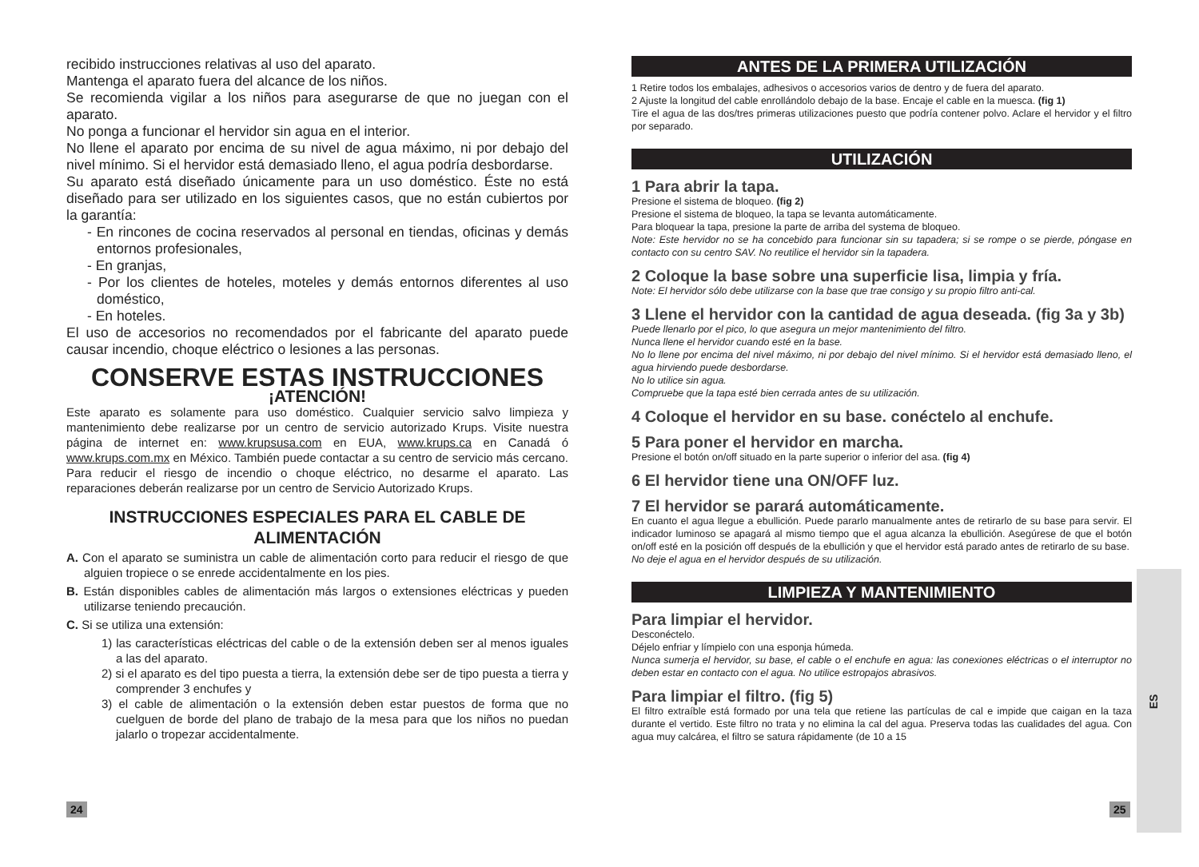ES
recibido instrucciones relativas al uso del aparato.
Mantenga el aparato fuera del alcance de los niños.
Se recomienda vigilar a los niños para asegurarse de que no juegan con el aparato.
No ponga a funcionar el hervidor sin agua en el interior.
No llene el aparato por encima de su nivel de agua máximo, ni por debajo del nivel mínimo. Si el hervidor está demasiado lleno, el agua podría desbordarse.
Su aparato está diseñado únicamente para un uso doméstico. Éste no está diseñado para ser utilizado en los siguientes casos, que no están cubiertos por la garantía:
- En rincones de cocina reservados al personal en tiendas, oficinas y demás entornos profesionales,
- En granjas,
- Por los clientes de hoteles, moteles y demás entornos diferentes al uso doméstico,
- En hoteles.
El uso de accesorios no recomendados por el fabricante del aparato puede causar incendio, choque eléctrico o lesiones a las personas.
CONSERVE ESTAS INSTRUCCIONES
¡ATENCIÓN!
Este aparato es solamente para uso doméstico. Cualquier servicio salvo limpieza y mantenimiento debe realizarse por un centro de servicio autorizado Krups. Visite nuestra página de internet en: www.krupsusa.com en EUA, www.krups.ca en Canadá ó www.krups.com.mx en México. También puede contactar a su centro de servicio más cercano. Para reducir el riesgo de incendio o choque eléctrico, no desarme el aparato. Las reparaciones deberán realizarse por un centro de Servicio Autorizado Krups.
INSTRUCCIONES ESPECIALES PARA EL CABLE DE ALIMENTACIÓN
A. Con el aparato se suministra un cable de alimentación corto para reducir el riesgo de que alguien tropiece o se enrede accidentalmente en los pies.
B. Están disponibles cables de alimentación más largos o extensiones eléctricas y pueden utilizarse teniendo precaución.
C. Si se utiliza una extensión:
1) las características eléctricas del cable o de la extensión deben ser al menos iguales a las del aparato.
2) si el aparato es del tipo puesta a tierra, la extensión debe ser de tipo puesta a tierra y comprender 3 enchufes y
3) el cable de alimentación o la extensión deben estar puestos de forma que no cuelguen de borde del plano de trabajo de la mesa para que los niños no puedan jalarlo o tropezar accidentalmente.
ANTES DE LA PRIMERA UTILIZACIÓN
1 Retire todos los embalajes, adhesivos o accesorios varios de dentro y de fuera del aparato.
2 Ajuste la longitud del cable enrollándolo debajo de la base. Encaje el cable en la muesca. (fig 1)
Tire el agua de las dos/tres primeras utilizaciones puesto que podría contener polvo. Aclare el hervidor y el filtro por separado.
UTILIZACIÓN
1 Para abrir la tapa.
Presione el sistema de bloqueo. (fig 2)
Presione el sistema de bloqueo, la tapa se levanta automáticamente.
Para bloquear la tapa, presione la parte de arriba del systema de bloqueo.
Note: Este hervidor no se ha concebido para funcionar sin su tapadera; si se rompe o se pierde, póngase en contacto con su centro SAV. No reutilice el hervidor sin la tapadera.
2 Coloque la base sobre una superficie lisa, limpia y fría.
Note: El hervidor sólo debe utilizarse con la base que trae consigo y su propio filtro anti-cal.
3 Llene el hervidor con la cantidad de agua deseada. (fig 3a y 3b)
Puede llenarlo por el pico, lo que asegura un mejor mantenimiento del filtro.
Nunca llene el hervidor cuando esté en la base.
No lo llene por encima del nivel máximo, ni por debajo del nivel mínimo. Si el hervidor está demasiado lleno, el agua hirviendo puede desbordarse.
No lo utilice sin agua.
Compruebe que la tapa esté bien cerrada antes de su utilización.
4 Coloque el hervidor en su base. conéctelo al enchufe.
5 Para poner el hervidor en marcha.
Presione el botón on/off situado en la parte superior o inferior del asa. (fig 4)
6 El hervidor tiene una ON/OFF luz.
7 El hervidor se parará automáticamente.
En cuanto el agua llegue a ebullición. Puede pararlo manualmente antes de retirarlo de su base para servir. El indicador luminoso se apagará al mismo tiempo que el agua alcanza la ebullición. Asegúrese de que el botón on/off esté en la posición off después de la ebullición y que el hervidor está parado antes de retirarlo de su base.
No deje el agua en el hervidor después de su utilización.
LIMPIEZA Y MANTENIMIENTO
Para limpiar el hervidor.
Desconéctelo.
Déjelo enfriar y límpielo con una esponja húmeda.
Nunca sumerja el hervidor, su base, el cable o el enchufe en agua: las conexiones eléctricas o el interruptor no deben estar en contacto con el agua. No utilice estropajos abrasivos.
Para limpiar el filtro. (fig 5)
El filtro extraíble está formado por una tela que retiene las partículas de cal e impide que caigan en la taza durante el vertido. Este filtro no trata y no elimina la cal del agua. Preserva todas las cualidades del agua. Con agua muy calcárea, el filtro se satura rápidamente (de 10 a 15
24 25